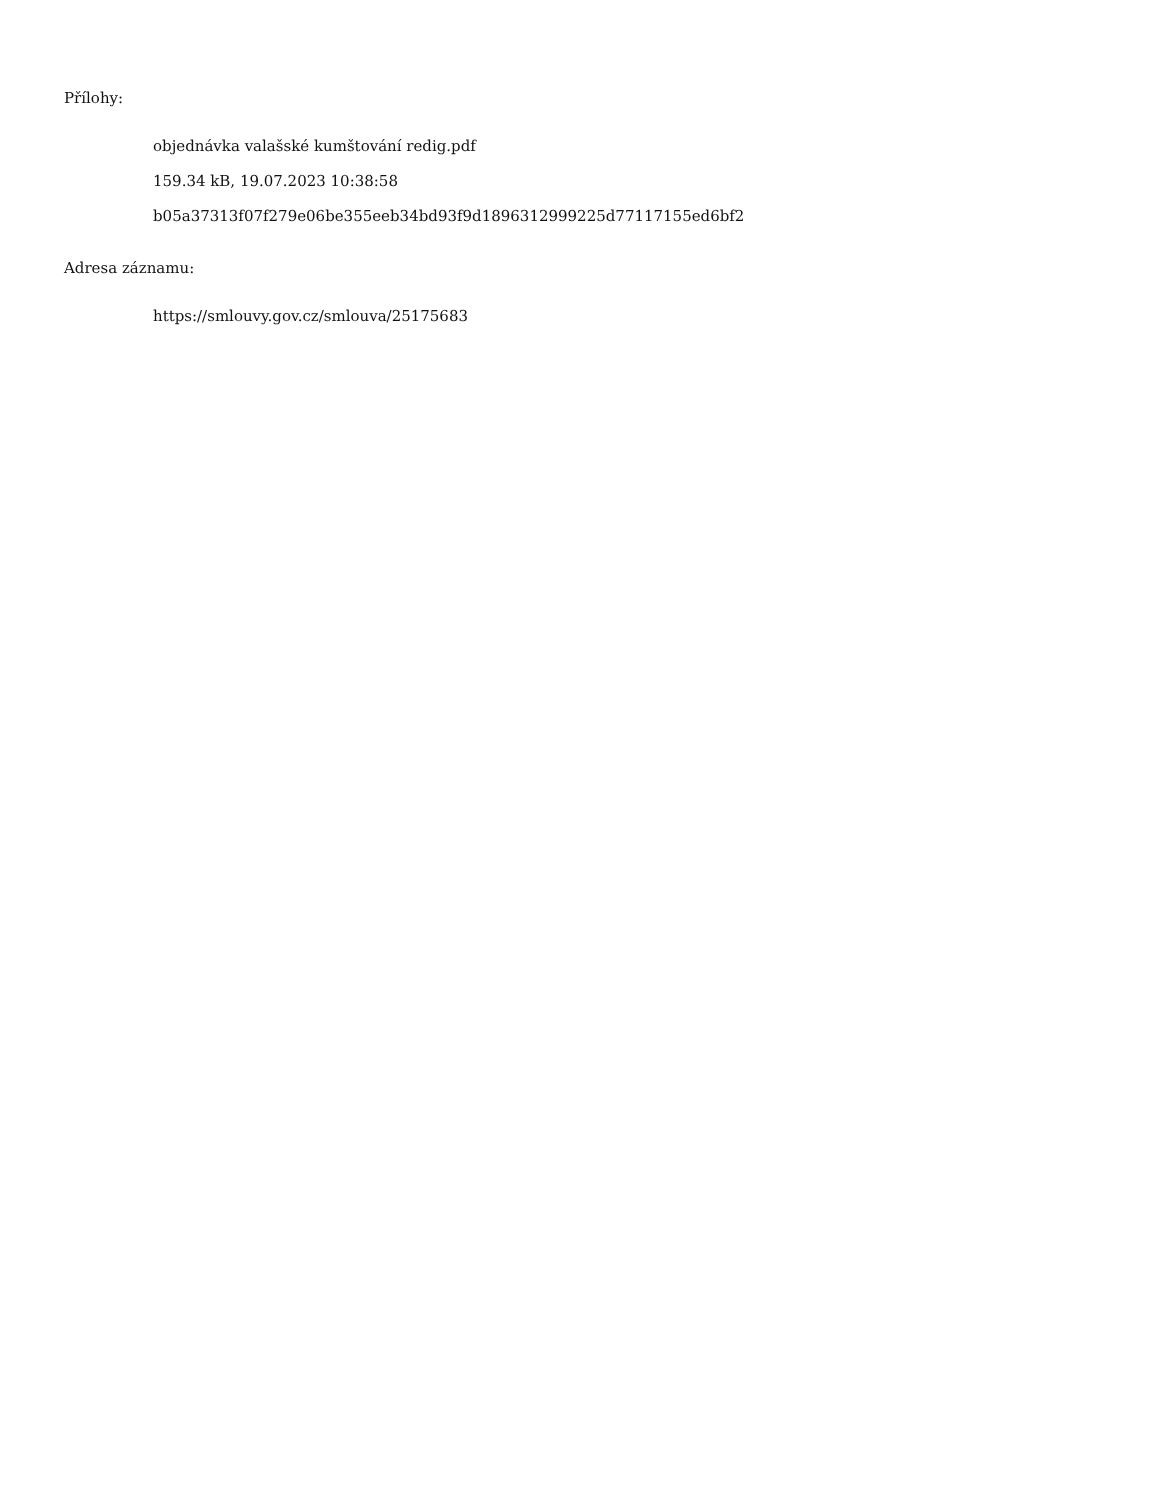Přílohy:
objednávka valašské kumštování redig.pdf
159.34 kB, 19.07.2023 10:38:58
b05a37313f07f279e06be355eeb34bd93f9d1896312999225d77117155ed6bf2
Adresa záznamu:
https://smlouvy.gov.cz/smlouva/25175683